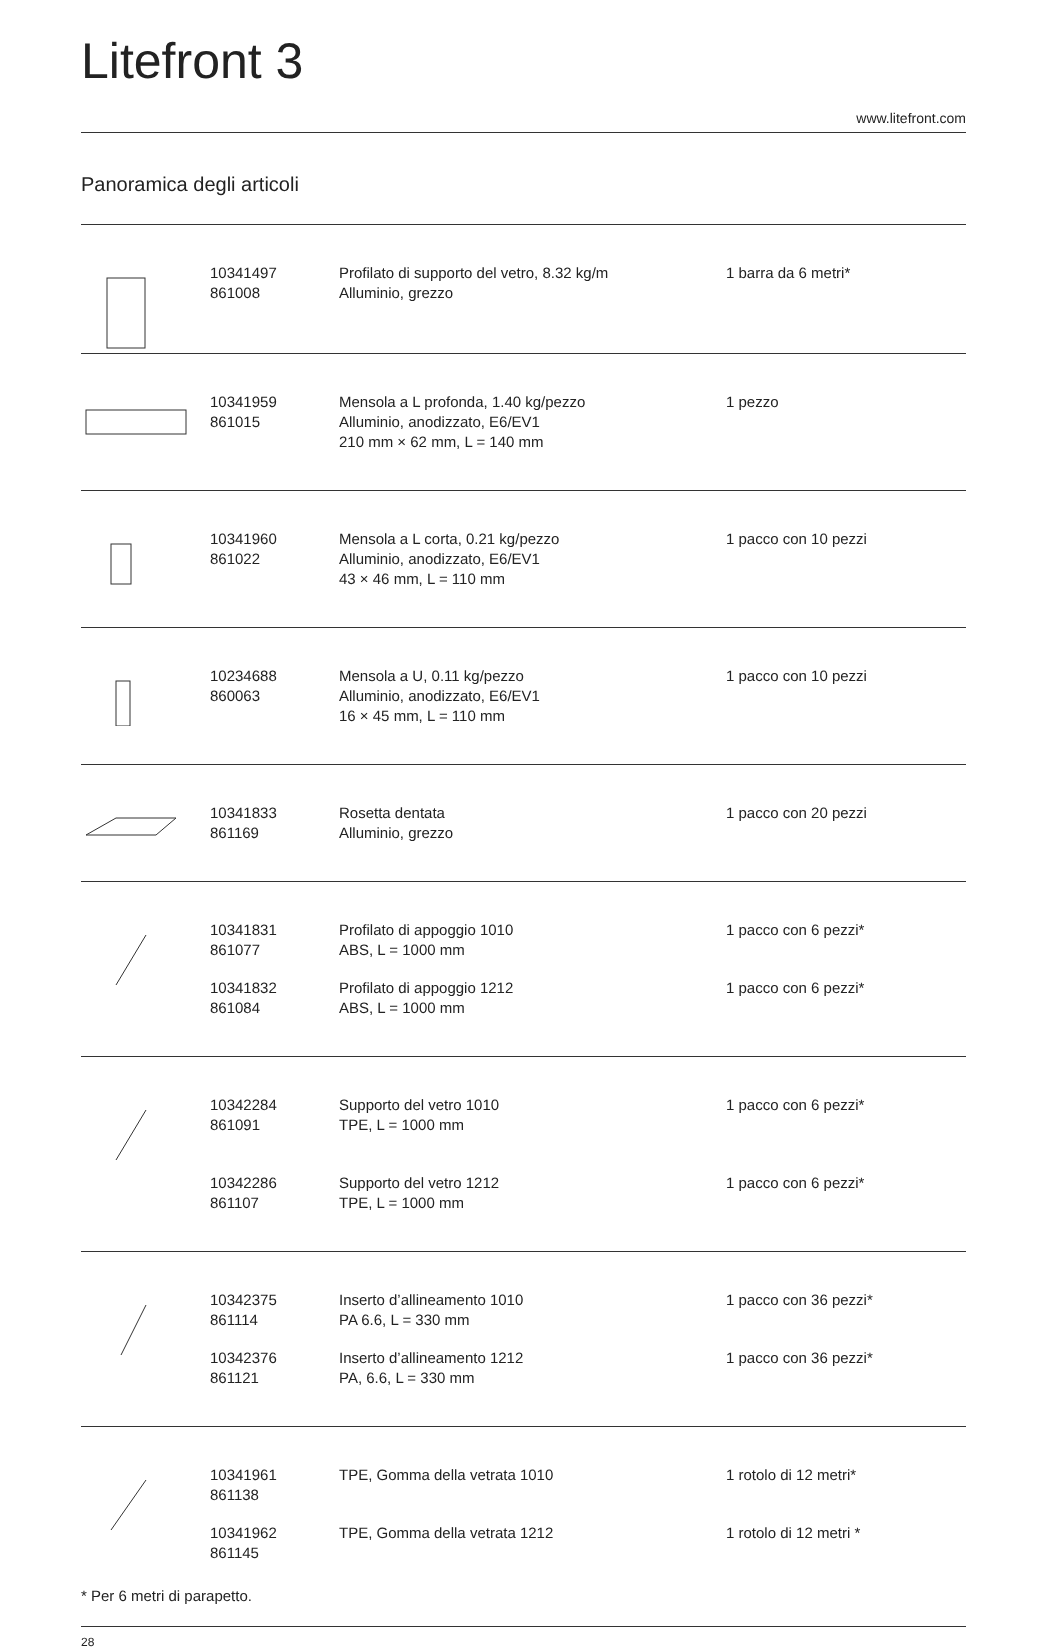Litefront 3
www.litefront.com
Panoramica degli articoli
| | 10341497 861008 | Profilato di supporto del vetro, 8.32 kg/m Alluminio, grezzo | 1 barra da 6 metri* |
| | 10341959 861015 | Mensola a L profonda, 1.40 kg/pezzo Alluminio, anodizzato, E6/EV1 210 mm × 62 mm, L = 140 mm | 1 pezzo |
| | 10341960 861022 | Mensola a L corta, 0.21 kg/pezzo Alluminio, anodizzato, E6/EV1 43 × 46 mm, L = 110 mm | 1 pacco con 10 pezzi |
| | 10234688 860063 | Mensola a U, 0.11 kg/pezzo Alluminio, anodizzato, E6/EV1 16 × 45 mm, L = 110 mm | 1 pacco con 10 pezzi |
| | 10341833 861169 | Rosetta dentata Alluminio, grezzo | 1 pacco con 20 pezzi |
| | 10341831 861077 | Profilato di appoggio 1010 ABS, L = 1000 mm | 1 pacco con 6 pezzi* |
| | 10341832 861084 | Profilato di appoggio 1212 ABS, L = 1000 mm | 1 pacco con 6 pezzi* |
| | 10342284 861091 | Supporto del vetro 1010 TPE, L = 1000 mm | 1 pacco con 6 pezzi* |
| | 10342286 861107 | Supporto del vetro 1212 TPE, L = 1000 mm | 1 pacco con 6 pezzi* |
| | 10342375 861114 | Inserto d’allineamento 1010 PA 6.6, L = 330 mm | 1 pacco con 36 pezzi* |
| | 10342376 861121 | Inserto d’allineamento 1212 PA, 6.6, L = 330 mm | 1 pacco con 36 pezzi* |
| | 10341961 861138 | TPE, Gomma della vetrata 1010 | 1 rotolo di 12 metri* |
| | 10341962 861145 | TPE, Gomma della vetrata 1212 | 1 rotolo di 12 metri * |
* Per 6 metri di parapetto.
28